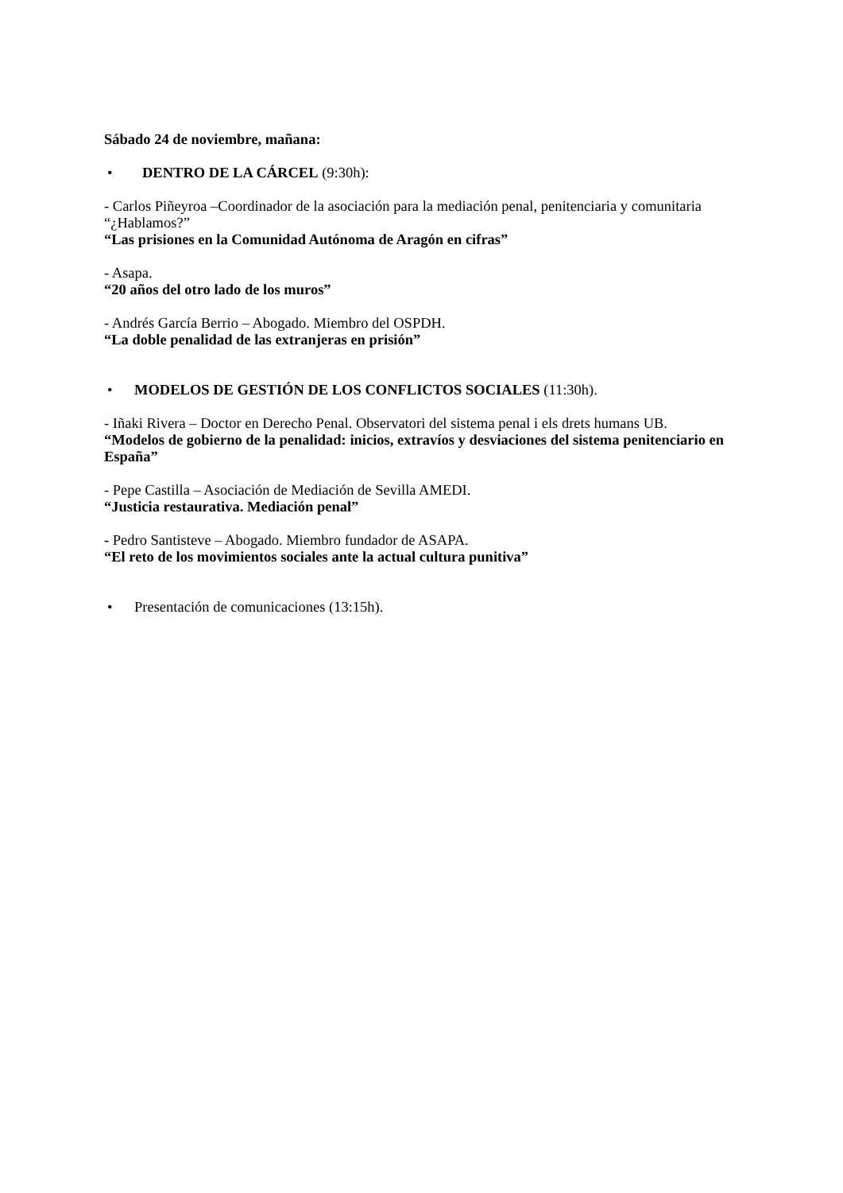Sábado 24 de noviembre, mañana:
• DENTRO DE LA CÁRCEL (9:30h):
- Carlos Piñeyroa –Coordinador de la asociación para la mediación penal, penitenciaria y comunitaria “¿Hablamos?”
“Las prisiones en la Comunidad Autónoma de Aragón en cifras”
- Asapa.
“20 años del otro lado de los muros”
- Andrés García Berrio – Abogado. Miembro del OSPDH.
“La doble penalidad de las extranjeras en prisión”
• MODELOS DE GESTIÓN DE LOS CONFLICTOS SOCIALES (11:30h).
- Iñaki Rivera – Doctor en Derecho Penal. Observatori del sistema penal i els drets humans UB.
“Modelos de gobierno de la penalidad: inicios, extravíos y desviaciones del sistema penitenciario en España”
- Pepe Castilla – Asociación de Mediación de Sevilla AMEDI.
“Justicia restaurativa. Mediación penal”
- Pedro Santisteve – Abogado. Miembro fundador de ASAPA.
“El reto de los movimientos sociales ante la actual cultura punitiva”
• Presentación de comunicaciones (13:15h).